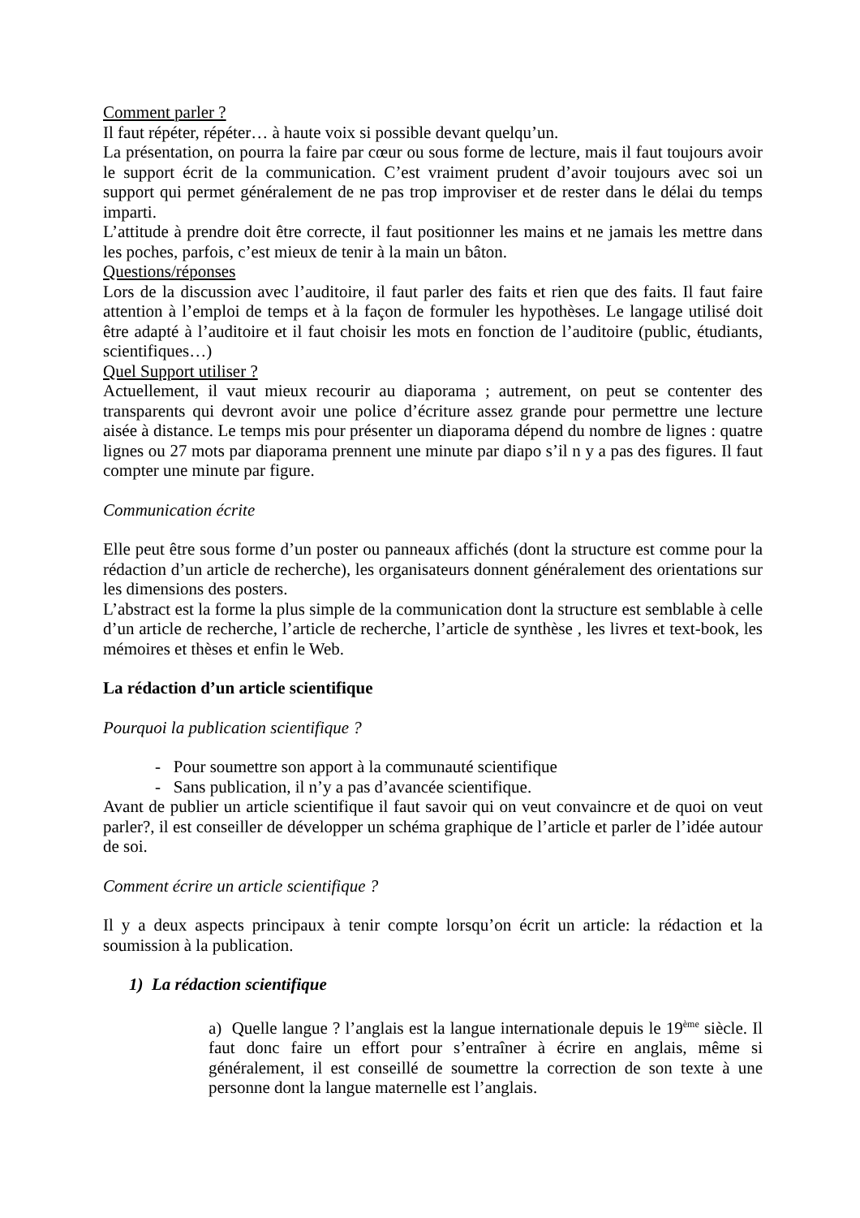Comment parler ?
Il faut répéter, répéter… à haute voix si possible devant quelqu’un.
La présentation, on pourra la faire par cœur ou sous forme de lecture, mais il faut toujours avoir le support écrit de la communication. C’est vraiment prudent d’avoir toujours avec soi un support qui permet généralement de ne pas trop improviser et de rester dans le délai du temps imparti.
L’attitude à prendre doit être correcte, il faut positionner les mains et ne jamais les mettre dans les poches, parfois, c’est mieux de tenir à la main un bâton.
Questions/réponses
Lors de la discussion avec l’auditoire, il faut parler des faits et rien que des faits. Il faut faire attention à l’emploi de temps et à la façon de formuler les hypothèses. Le langage utilisé doit être adapté à l’auditoire et il faut choisir les mots en fonction de l’auditoire (public, étudiants, scientifiques…)
Quel Support utiliser ?
Actuellement, il vaut mieux recourir au diaporama ; autrement, on peut se contenter des transparents qui devront avoir une police d’écriture assez grande pour permettre une lecture aisée à distance. Le temps mis pour présenter un diaporama dépend du nombre de lignes : quatre lignes ou 27 mots par diaporama prennent une minute par diapo s’il n y a pas des figures. Il faut compter une minute par figure.
Communication écrite
Elle peut être sous forme d’un poster ou panneaux affichés (dont la structure est comme pour la rédaction d’un article de recherche), les organisateurs donnent généralement des orientations sur les dimensions des posters.
L’abstract est la forme la plus simple de la communication dont la structure est semblable à celle d’un article de recherche, l’article de recherche, l’article de synthèse , les livres et text-book, les mémoires et thèses et enfin le Web.
La rédaction d’un article scientifique
Pourquoi la publication scientifique ?
- Pour soumettre son apport à la communauté scientifique
- Sans publication, il n’y a pas d’avancée scientifique.
Avant de publier un article scientifique il faut savoir qui on veut convaincre et de quoi on veut parler?, il est conseiller de développer un schéma graphique de l’article et parler de l’idée autour de soi.
Comment écrire un article scientifique ?
Il y a deux aspects principaux à tenir compte lorsqu’on écrit un article: la rédaction et la soumission à la publication.
1) La rédaction scientifique
a) Quelle langue ? l’anglais est la langue internationale depuis le 19<sup>ème</sup> siècle. Il faut donc faire un effort pour s’entraîner à écrire en anglais, même si généralement, il est conseillé de soumettre la correction de son texte à une personne dont la langue maternelle est l’anglais.